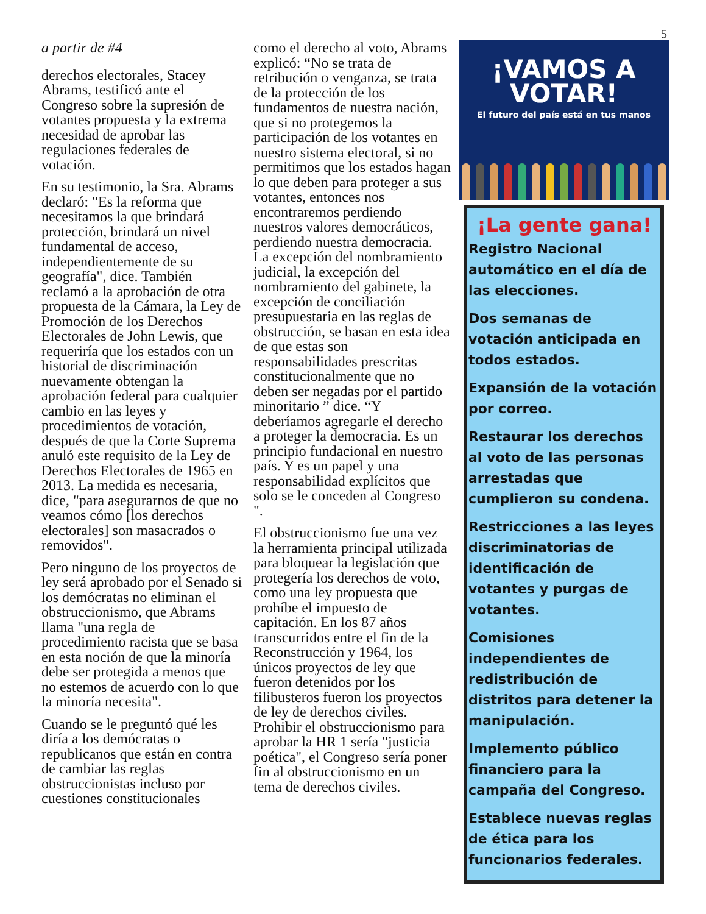5
a partir de #4
derechos electorales, Stacey Abrams, testificó ante el Congreso sobre la supresión de votantes propuesta y la extrema necesidad de aprobar las regulaciones federales de votación.
En su testimonio, la Sra. Abrams declaró: "Es la reforma que necesitamos la que brindará protección, brindará un nivel fundamental de acceso, independientemente de su geografía", dice. También reclamó a la aprobación de otra propuesta de la Cámara, la Ley de Promoción de los Derechos Electorales de John Lewis, que requeriría que los estados con un historial de discriminación nuevamente obtengan la aprobación federal para cualquier cambio en las leyes y procedimientos de votación, después de que la Corte Suprema anuló este requisito de la Ley de Derechos Electorales de 1965 en 2013. La medida es necesaria, dice, "para asegurarnos de que no veamos cómo [los derechos electorales] son masacrados o removidos".
Pero ninguno de los proyectos de ley será aprobado por el Senado si los demócratas no eliminan el obstruccionismo, que Abrams llama "una regla de procedimiento racista que se basa en esta noción de que la minoría debe ser protegida a menos que no estemos de acuerdo con lo que la minoría necesita".
Cuando se le preguntó qué les diría a los demócratas o republicanos que están en contra de cambiar las reglas obstruccionistas incluso por cuestiones constitucionales
como el derecho al voto, Abrams explicó: “No se trata de retribución o venganza, se trata de la protección de los fundamentos de nuestra nación, que si no protegemos la participación de los votantes en nuestro sistema electoral, si no permitimos que los estados hagan lo que deben para proteger a sus votantes, entonces nos encontraremos perdiendo nuestros valores democráticos, perdiendo nuestra democracia. La excepción del nombramiento judicial, la excepción del nombramiento del gabinete, la excepción de conciliación presupuestaria en las reglas de obstrucción, se basan en esta idea de que estas son responsabilidades prescritas constitucionalmente que no deben ser negadas por el partido minoritario ” dice. “Y deberíamos agregarle el derecho a proteger la democracia. Es un principio fundacional en nuestro país. Y es un papel y una responsabilidad explícitos que solo se le conceden al Congreso ".
El obstruccionismo fue una vez la herramienta principal utilizada para bloquear la legislación que protegería los derechos de voto, como una ley propuesta que prohíbe el impuesto de capitación. En los 87 años transcurridos entre el fin de la Reconstrucción y 1964, los únicos proyectos de ley que fueron detenidos por los filibusteros fueron los proyectos de ley de derechos civiles. Prohibir el obstruccionismo para aprobar la HR 1 sería "justicia poética", el Congreso sería poner fin al obstruccionismo en un tema de derechos civiles.
¡VAMOS A
VOTAR!
El futuro del país está en tus manos
¡La gente gana!
Registro Nacional automático en el día de las elecciones.
Dos semanas de votación anticipada en todos estados.
Expansión de la votación por correo.
Restaurar los derechos al voto de las personas arrestadas que cumplieron su condena.
Restricciones a las leyes discriminatorias de identificación de votantes y purgas de votantes.
Comisiones independientes de redistribución de distritos para detener la manipulación.
Implemento público financiero para la campaña del Congreso.
Establece nuevas reglas de ética para los funcionarios federales.